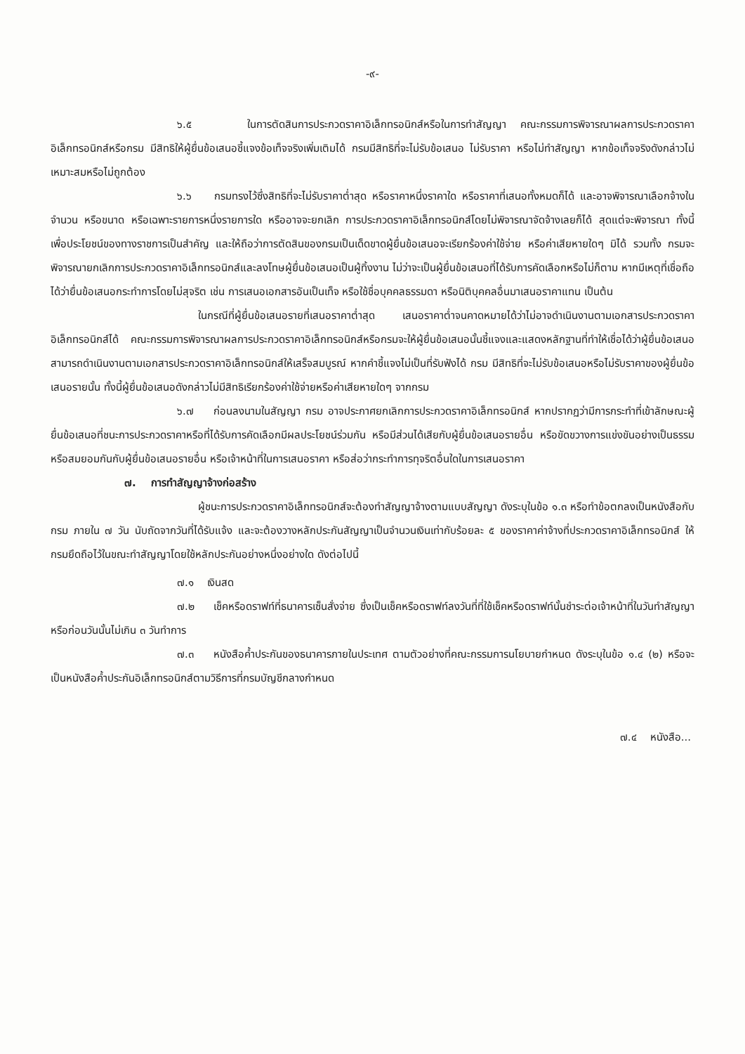-๙-
๖.๕ ในการตัดสินการประกวดราคาอิเล็กทรอนิกส์หรือในการทำสัญญา คณะกรรมการพิจารณาผลการประกวดราคาอิเล็กทรอนิกส์หรือกรม มีสิทธิให้ผู้ยื่นข้อเสนอชี้แจงข้อเท็จจริงเพิ่มเติมได้ กรมมีสิทธิที่จะไม่รับข้อเสนอ ไม่รับราคา หรือไม่ทำสัญญา หากข้อเท็จจริงดังกล่าวไม่เหมาะสมหรือไม่ถูกต้อง
๖.๖ กรมทรงไว้ซึ่งสิทธิที่จะไม่รับราคาต่ำสุด หรือราคาหนึ่งราคาใด หรือราคาที่เสนอทั้งหมดก็ได้ และอาจพิจารณาเลือกจ้างในจำนวน หรือขนาด หรือเฉพาะรายการหนึ่งรายการใด หรืออาจจะยกเลิก การประกวดราคาอิเล็กทรอนิกส์โดยไม่พิจารณาจัดจ้างเลยก็ได้ สุดแต่จะพิจารณา ทั้งนี้ เพื่อประโยชน์ของทางราชการเป็นสำคัญ และให้ถือว่าการตัดสินของกรมเป็นเด็ดขาดผู้ยื่นข้อเสนอจะเรียกร้องค่าใช้จ่าย หรือค่าเสียหายใดๆ มิได้ รวมทั้ง กรมจะพิจารณายกเลิกการประกวดราคาอิเล็กทรอนิกส์และลงโทษผู้ยื่นข้อเสนอเป็นผู้ทิ้งงาน ไม่ว่าจะเป็นผู้ยื่นข้อเสนอที่ได้รับการคัดเลือกหรือไม่ก็ตาม หากมีเหตุที่เชื่อถือได้ว่ายื่นข้อเสนอกระทำการโดยไม่สุจริต เช่น การเสนอเอกสารอันเป็นเท็จ หรือใช้ชื่อบุคคลธรรมดา หรือนิติบุคคลอื่นมาเสนอราคาแทน เป็นต้น
ในกรณีที่ผู้ยื่นข้อเสนอรายที่เสนอราคาต่ำสุด เสนอราคาต่ำจนคาดหมายได้ว่าไม่อาจดำเนินงานตามเอกสารประกวดราคาอิเล็กทรอนิกส์ได้ คณะกรรมการพิจารณาผลการประกวดราคาอิเล็กทรอนิกส์หรือกรมจะให้ผู้ยื่นข้อเสนอนั้นชี้แจงและแสดงหลักฐานที่ทำให้เชื่อได้ว่าผู้ยื่นข้อเสนอสามารถดำเนินงานตามเอกสารประกวดราคาอิเล็กทรอนิกส์ให้เสร็จสมบูรณ์ หากคำชี้แจงไม่เป็นที่รับฟังได้ กรม มีสิทธิที่จะไม่รับข้อเสนอหรือไม่รับราคาของผู้ยื่นข้อเสนอรายนั้น ทั้งนี้ผู้ยื่นข้อเสนอดังกล่าวไม่มีสิทธิเรียกร้องค่าใช้จ่ายหรือค่าเสียหายใดๆ จากกรม
๖.๗ ก่อนลงนามในสัญญา กรม อาจประกาศยกเลิกการประกวดราคาอิเล็กทรอนิกส์ หากปรากฏว่ามีการกระทำที่เข้าลักษณะผู้ยื่นข้อเสนอที่ชนะการประกวดราคาหรือที่ได้รับการคัดเลือกมีผลประโยชน์ร่วมกัน หรือมีส่วนได้เสียกับผู้ยื่นข้อเสนอรายอื่น หรือขัดขวางการแข่งขันอย่างเป็นธรรม หรือสมยอมกันกับผู้ยื่นข้อเสนอรายอื่น หรือเจ้าหน้าที่ในการเสนอราคา หรือส่อว่ากระทำการทุจริตอื่นใดในการเสนอราคา
๗. การทำสัญญาจ้างก่อสร้าง
ผู้ชนะการประกวดราคาอิเล็กทรอนิกส์จะต้องทำสัญญาจ้างตามแบบสัญญา ดังระบุในข้อ ๑.๓ หรือทำข้อตกลงเป็นหนังสือกับกรม ภายใน ๗ วัน นับถัดจากวันที่ได้รับแจ้ง และจะต้องวางหลักประกันสัญญาเป็นจำนวนเงินเท่ากับร้อยละ ๕ ของราคาค่าจ้างที่ประกวดราคาอิเล็กทรอนิกส์ ให้กรมยึดถือไว้ในขณะทำสัญญาโดยใช้หลักประกันอย่างหนึ่งอย่างใด ดังต่อไปนี้
๗.๑ เงินสด
๗.๒ เช็คหรือดราฟท์ที่ธนาคารเซ็นสั่งจ่าย ซึ่งเป็นเช็คหรือดราฟท์ลงวันที่ที่ใช้เช็คหรือดราฟท์นั้นชำระต่อเจ้าหน้าที่ในวันทำสัญญา หรือก่อนวันนั้นไม่เกิน ๓ วันทำการ
๗.๓ หนังสือค้ำประกันของธนาคารภายในประเทศ ตามตัวอย่างที่คณะกรรมการนโยบายกำหนด ดังระบุในข้อ ๑.๔ (๒) หรือจะเป็นหนังสือค้ำประกันอิเล็กทรอนิกส์ตามวิธีการที่กรมบัญชีกลางกำหนด
๗.๔ หนังสือ...